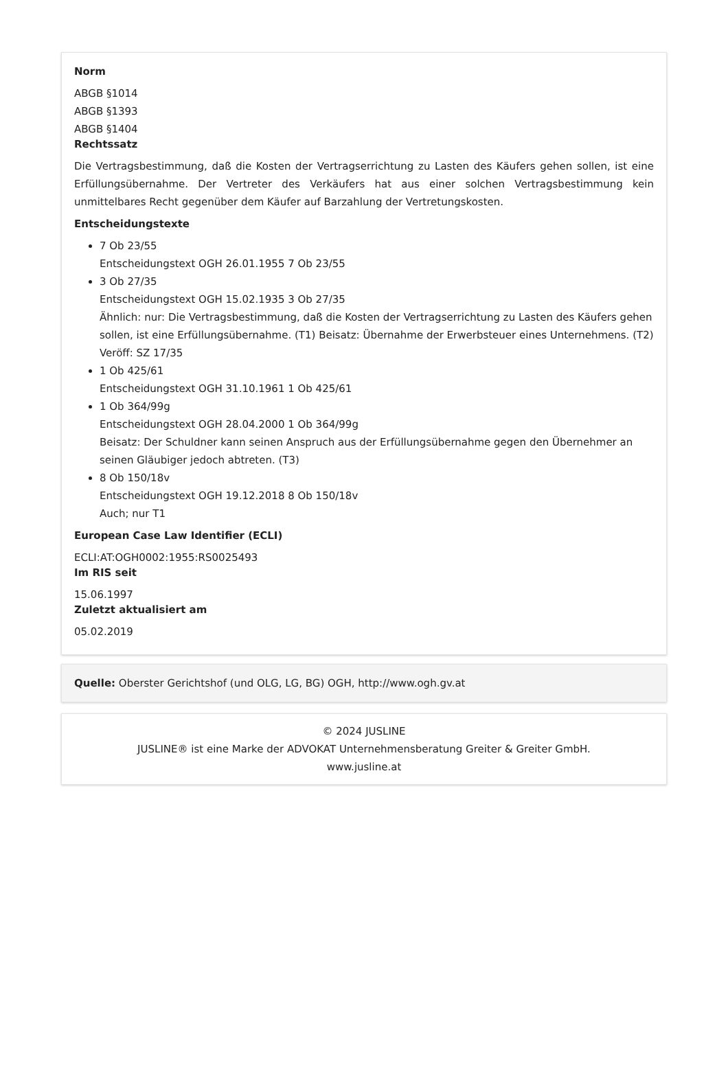Norm
ABGB §1014
ABGB §1393
ABGB §1404
Rechtssatz
Die Vertragsbestimmung, daß die Kosten der Vertragserrichtung zu Lasten des Käufers gehen sollen, ist eine Erfüllungsübernahme. Der Vertreter des Verkäufers hat aus einer solchen Vertragsbestimmung kein unmittelbares Recht gegenüber dem Käufer auf Barzahlung der Vertretungskosten.
Entscheidungstexte
7 Ob 23/55
Entscheidungstext OGH 26.01.1955 7 Ob 23/55
3 Ob 27/35
Entscheidungstext OGH 15.02.1935 3 Ob 27/35
Ähnlich: nur: Die Vertragsbestimmung, daß die Kosten der Vertragserrichtung zu Lasten des Käufers gehen sollen, ist eine Erfüllungsübernahme. (T1) Beisatz: Übernahme der Erwerbsteuer eines Unternehmens. (T2) Veröff: SZ 17/35
1 Ob 425/61
Entscheidungstext OGH 31.10.1961 1 Ob 425/61
1 Ob 364/99g
Entscheidungstext OGH 28.04.2000 1 Ob 364/99g
Beisatz: Der Schuldner kann seinen Anspruch aus der Erfüllungsübernahme gegen den Übernehmer an seinen Gläubiger jedoch abtreten. (T3)
8 Ob 150/18v
Entscheidungstext OGH 19.12.2018 8 Ob 150/18v
Auch; nur T1
European Case Law Identifier (ECLI)
ECLI:AT:OGH0002:1955:RS0025493
Im RIS seit
15.06.1997
Zuletzt aktualisiert am
05.02.2019
Quelle: Oberster Gerichtshof (und OLG, LG, BG) OGH, http://www.ogh.gv.at
© 2024 JUSLINE
JUSLINE® ist eine Marke der ADVOKAT Unternehmensberatung Greiter & Greiter GmbH.
www.jusline.at